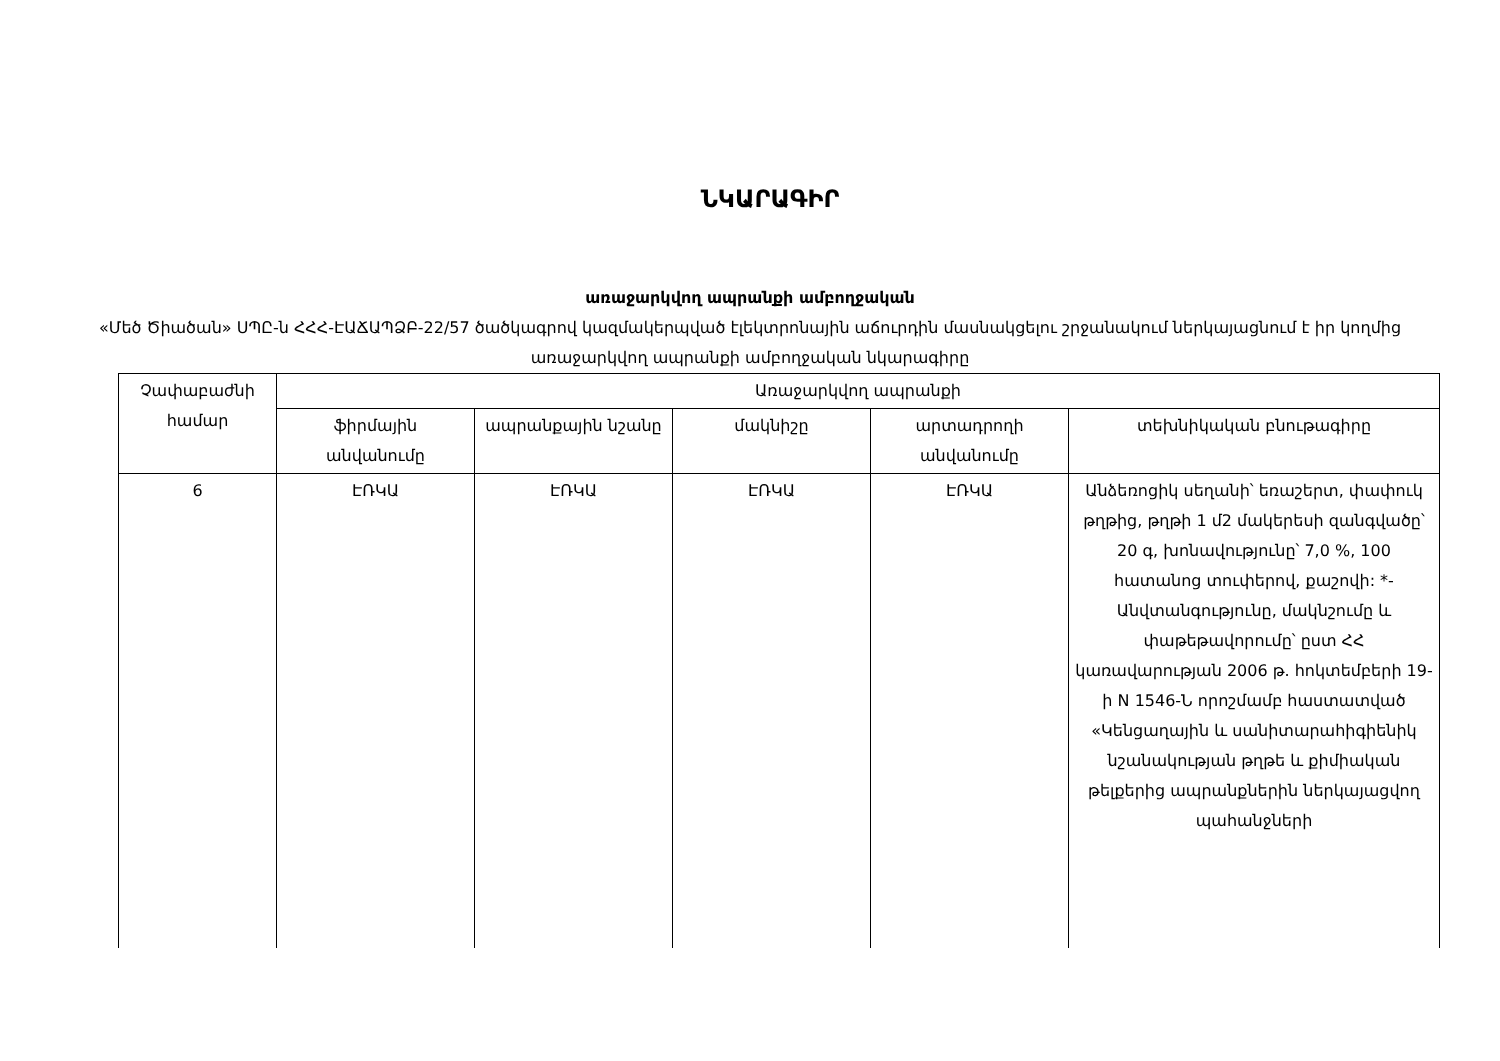ՆԿԱՐԱԳԻՐ
առաջարկվող ապրանքի ամբողջական
«Մեծ Ծիածան» ՍՊԸ-ն ՀՀՀ-ԷԱՃԱՊՁԲ-22/57 ծածկագրով կազմակերպված էլեկտրոնային աճուրդին մասնակցելու շրջանակում ներկայացնում է իր կողմից առաջարկվող ապրանքի ամբողջական նկարագիրը
| Չափաբաժնի համար | Առաջարկվող ապրանքի | | | | |
| --- | --- | --- | --- | --- | --- |
| | ֆիրմային անվանումը | ապրանքային նշանը | մակնիշը | արտադրողի անվանումը | տեխնիկական բնութագիրը |
| 6 | ԷՌԿԱ | ԷՌԿԱ | ԷՌԿԱ | ԷՌԿԱ | Անձեռոցիկ սեղանի՝ եռաշերտ, փափուկ թղթից, թղթի 1 մ2 մակերեսի զանգվածը՝ 20 գ, խոնավությունը՝ 7,0 %, 100 հատանոց տուփերով, քաշովի: *-Անվտանգությունը, մակնշումը և փաթեթավորումը՝ ըստ ՀՀ կառավարության 2006 թ. հոկտեմբերի 19-ի N 1546-Ն որոշմամբ հաստատված «Կենցաղային և սանիտարահիգիենիկ նշանակության թղթե և քիմիական թելքերից ապրանքներին ներկայացվող պահանջների |